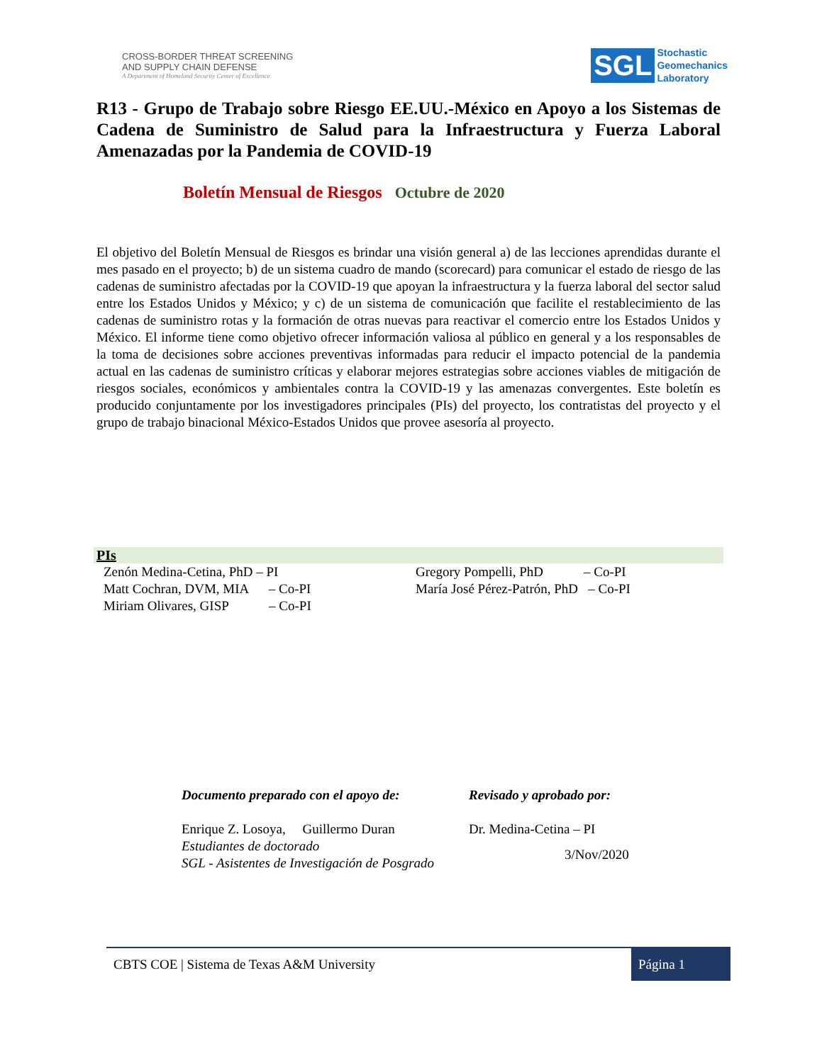CROSS-BORDER THREAT SCREENING
AND SUPPLY CHAIN DEFENSE
A Department of Homeland Security Center of Excellence
SGL Stochastic
Geomechanics
Laboratory
R13 - Grupo de Trabajo sobre Riesgo EE.UU.-México en Apoyo a los Sistemas de Cadena de Suministro de Salud para la Infraestructura y Fuerza Laboral Amenazadas por la Pandemia de COVID-19
Boletín Mensual de Riesgos Octubre de 2020
El objetivo del Boletín Mensual de Riesgos es brindar una visión general a) de las lecciones aprendidas durante el mes pasado en el proyecto; b) de un sistema cuadro de mando (scorecard) para comunicar el estado de riesgo de las cadenas de suministro afectadas por la COVID-19 que apoyan la infraestructura y la fuerza laboral del sector salud entre los Estados Unidos y México; y c) de un sistema de comunicación que facilite el restablecimiento de las cadenas de suministro rotas y la formación de otras nuevas para reactivar el comercio entre los Estados Unidos y México. El informe tiene como objetivo ofrecer información valiosa al público en general y a los responsables de la toma de decisiones sobre acciones preventivas informadas para reducir el impacto potencial de la pandemia actual en las cadenas de suministro críticas y elaborar mejores estrategias sobre acciones viables de mitigación de riesgos sociales, económicos y ambientales contra la COVID-19 y las amenazas convergentes. Este boletín es producido conjuntamente por los investigadores principales (PIs) del proyecto, los contratistas del proyecto y el grupo de trabajo binacional México-Estados Unidos que provee asesoría al proyecto.
PIs
Zenón Medina-Cetina, PhD – PI
Matt Cochran, DVM, MIA – Co-PI
Miriam Olivares, GISP – Co-PI
Gregory Pompelli, PhD – Co-PI
María José Pérez-Patrón, PhD – Co-PI
Documento preparado con el apoyo de:
Enrique Z. Losoya, Guillermo Duran
Estudiantes de doctorado
SGL - Asistentes de Investigación de Posgrado
Revisado y aprobado por:
Dr. Medina-Cetina – PI
3/Nov/2020
CBTS COE | Sistema de Texas A&M University
Página 1